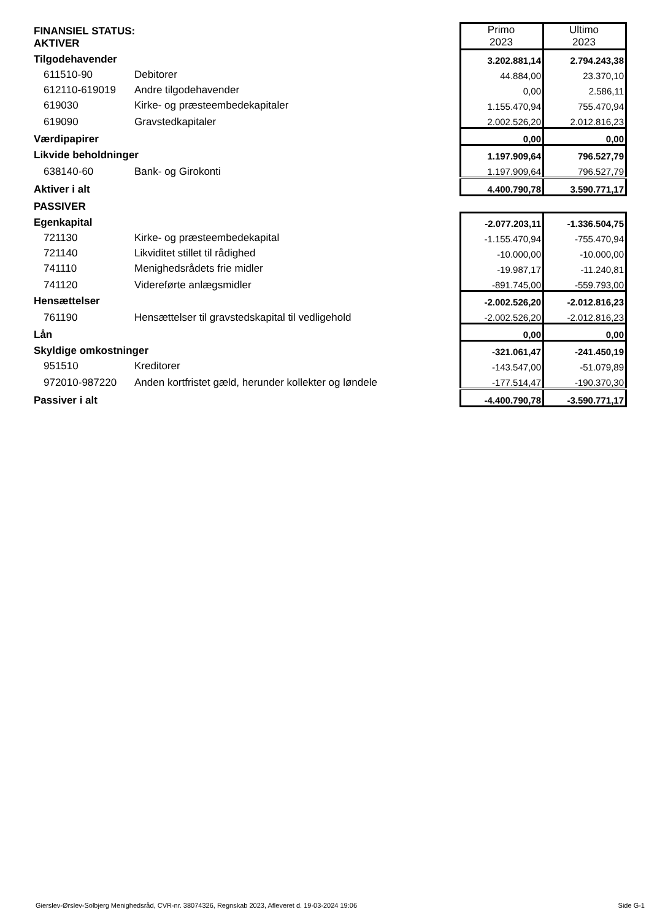| FINANSIEL STATUS: AKTIVER | | Primo 2023 | Ultimo 2023 |
| Tilgodehavender | | 3.202.881,14 | 2.794.243,38 |
| 611510-90 | Debitorer | 44.884,00 | 23.370,10 |
| 612110-619019 | Andre tilgodehavender | 0,00 | 2.586,11 |
| 619030 | Kirke- og præsteembedekapitaler | 1.155.470,94 | 755.470,94 |
| 619090 | Gravstedkapitaler | 2.002.526,20 | 2.012.816,23 |
| Værdipapirer | | 0,00 | 0,00 |
| Likvide beholdninger | | 1.197.909,64 | 796.527,79 |
| 638140-60 | Bank- og Girokonti | 1.197.909,64 | 796.527,79 |
| Aktiver i alt | | 4.400.790,78 | 3.590.771,17 |
| PASSIVER | | | |
| Egenkapital | | -2.077.203,11 | -1.336.504,75 |
| 721130 | Kirke- og præsteembedekapital | -1.155.470,94 | -755.470,94 |
| 721140 | Likviditet stillet til rådighed | -10.000,00 | -10.000,00 |
| 741110 | Menighedsrådets frie midler | -19.987,17 | -11.240,81 |
| 741120 | Videreførte anlægsmidler | -891.745,00 | -559.793,00 |
| Hensættelser | | -2.002.526,20 | -2.012.816,23 |
| 761190 | Hensættelser til gravstedskapital til vedligehold | -2.002.526,20 | -2.012.816,23 |
| Lån | | 0,00 | 0,00 |
| Skyldige omkostninger | | -321.061,47 | -241.450,19 |
| 951510 | Kreditorer | -143.547,00 | -51.079,89 |
| 972010-987220 | Anden kortfristet gæld, herunder kollekter og løndele | -177.514,47 | -190.370,30 |
| Passiver i alt | | -4.400.790,78 | -3.590.771,17 |
Gierslev-Ørslev-Solbjerg Menighedsråd, CVR-nr. 38074326, Regnskab 2023, Afleveret d. 19-03-2024 19:06 Side G-1